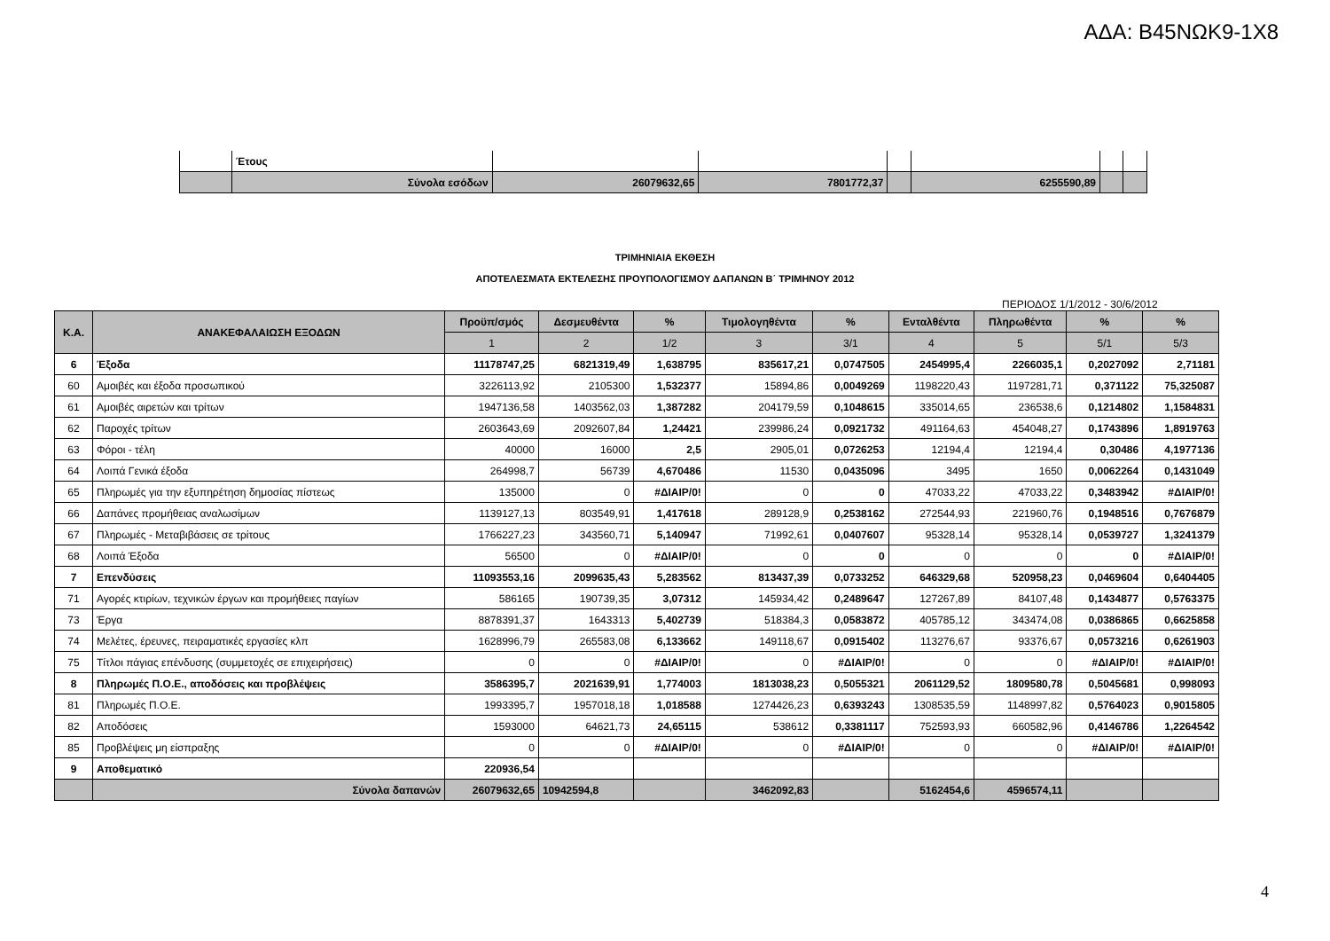ΑΔΑ: Β45ΝΩΚ9-1Χ8
| | Έτους | | | | | | |
| | Σύνολα εσόδων | 26079632,65 | 7801772,37 | | 6255590,89 | | |
ΤΡΙΜΗΝΙΑΙΑ ΕΚΘΕΣΗ
ΑΠΟΤΕΛΕΣΜΑΤΑ ΕΚΤΕΛΕΣΗΣ ΠΡΟΥΠΟΛΟΓΙΣΜΟΥ ΔΑΠΑΝΩΝ Β΄ ΤΡΙΜΗΝΟΥ 2012
ΠΕΡΙΟΔΟΣ 1/1/2012 - 30/6/2012
| Κ.Α. | ΑΝΑΚΕΦΑΛΑΙΩΣΗ ΕΞΟΔΩΝ | Προϋπ/σμός | Δεσμευθέντα | % | Τιμολογηθέντα | % | Ενταλθέντα | Πληρωθέντα | % | % |
| --- | --- | --- | --- | --- | --- | --- | --- | --- | --- | --- |
| | | 1 | 2 | 1/2 | 3 | 3/1 | 4 | 5 | 5/1 | 5/3 |
| 6 | Έξοδα | 11178747,25 | 6821319,49 | 1,638795 | 835617,21 | 0,0747505 | 2454995,4 | 2266035,1 | 0,2027092 | 2,71181 |
| 60 | Αμοιβές και έξοδα προσωπικού | 3226113,92 | 2105300 | 1,532377 | 15894,86 | 0,0049269 | 1198220,43 | 1197281,71 | 0,371122 | 75,325087 |
| 61 | Αμοιβές αιρετών και τρίτων | 1947136,58 | 1403562,03 | 1,387282 | 204179,59 | 0,1048615 | 335014,65 | 236538,6 | 0,1214802 | 1,1584831 |
| 62 | Παροχές τρίτων | 2603643,69 | 2092607,84 | 1,24421 | 239986,24 | 0,0921732 | 491164,63 | 454048,27 | 0,1743896 | 1,8919763 |
| 63 | Φόροι - τέλη | 40000 | 16000 | 2,5 | 2905,01 | 0,0726253 | 12194,4 | 12194,4 | 0,30486 | 4,1977136 |
| 64 | Λοιπά Γενικά έξοδα | 264998,7 | 56739 | 4,670486 | 11530 | 0,0435096 | 3495 | 1650 | 0,0062264 | 0,1431049 |
| 65 | Πληρωμές για την εξυπηρέτηση δημοσίας πίστεως | 135000 | 0 | #ΔΙΑΙΡ/0! | 0 | 0 | 47033,22 | 47033,22 | 0,3483942 | #ΔΙΑΙΡ/0! |
| 66 | Δαπάνες προμήθειας αναλωσίμων | 1139127,13 | 803549,91 | 1,417618 | 289128,9 | 0,2538162 | 272544,93 | 221960,76 | 0,1948516 | 0,7676879 |
| 67 | Πληρωμές - Μεταβιβάσεις σε τρίτους | 1766227,23 | 343560,71 | 5,140947 | 71992,61 | 0,0407607 | 95328,14 | 95328,14 | 0,0539727 | 1,3241379 |
| 68 | Λοιπά Έξοδα | 56500 | 0 | #ΔΙΑΙΡ/0! | 0 | 0 | 0 | 0 | 0 | #ΔΙΑΙΡ/0! |
| 7 | Επενδύσεις | 11093553,16 | 2099635,43 | 5,283562 | 813437,39 | 0,0733252 | 646329,68 | 520958,23 | 0,0469604 | 0,6404405 |
| 71 | Αγορές κτιρίων, τεχνικών έργων και προμήθειες παγίων | 586165 | 190739,35 | 3,07312 | 145934,42 | 0,2489647 | 127267,89 | 84107,48 | 0,1434877 | 0,5763375 |
| 73 | Έργα | 8878391,37 | 1643313 | 5,402739 | 518384,3 | 0,0583872 | 405785,12 | 343474,08 | 0,0386865 | 0,6625858 |
| 74 | Μελέτες, έρευνες, πειραματικές εργασίες κλπ | 1628996,79 | 265583,08 | 6,133662 | 149118,67 | 0,0915402 | 113276,67 | 93376,67 | 0,0573216 | 0,6261903 |
| 75 | Τίτλοι πάγιας επένδυσης (συμμετοχές σε επιχειρήσεις) | 0 | 0 | #ΔΙΑΙΡ/0! | 0 | #ΔΙΑΙΡ/0! | 0 | 0 | #ΔΙΑΙΡ/0! | #ΔΙΑΙΡ/0! |
| 8 | Πληρωμές Π.Ο.Ε., αποδόσεις και προβλέψεις | 3586395,7 | 2021639,91 | 1,774003 | 1813038,23 | 0,5055321 | 2061129,52 | 1809580,78 | 0,5045681 | 0,998093 |
| 81 | Πληρωμές Π.Ο.Ε. | 1993395,7 | 1957018,18 | 1,018588 | 1274426,23 | 0,6393243 | 1308535,59 | 1148997,82 | 0,5764023 | 0,9015805 |
| 82 | Αποδόσεις | 1593000 | 64621,73 | 24,65115 | 538612 | 0,3381117 | 752593,93 | 660582,96 | 0,4146786 | 1,2264542 |
| 85 | Προβλέψεις μη είσπραξης | 0 | 0 | #ΔΙΑΙΡ/0! | 0 | #ΔΙΑΙΡ/0! | 0 | 0 | #ΔΙΑΙΡ/0! | #ΔΙΑΙΡ/0! |
| 9 | Αποθεματικό | 220936,54 | | | | | | | | |
| | Σύνολα δαπανών | 26079632,65 | 10942594,8 | | 3462092,83 | | 5162454,6 | 4596574,11 | | |
4